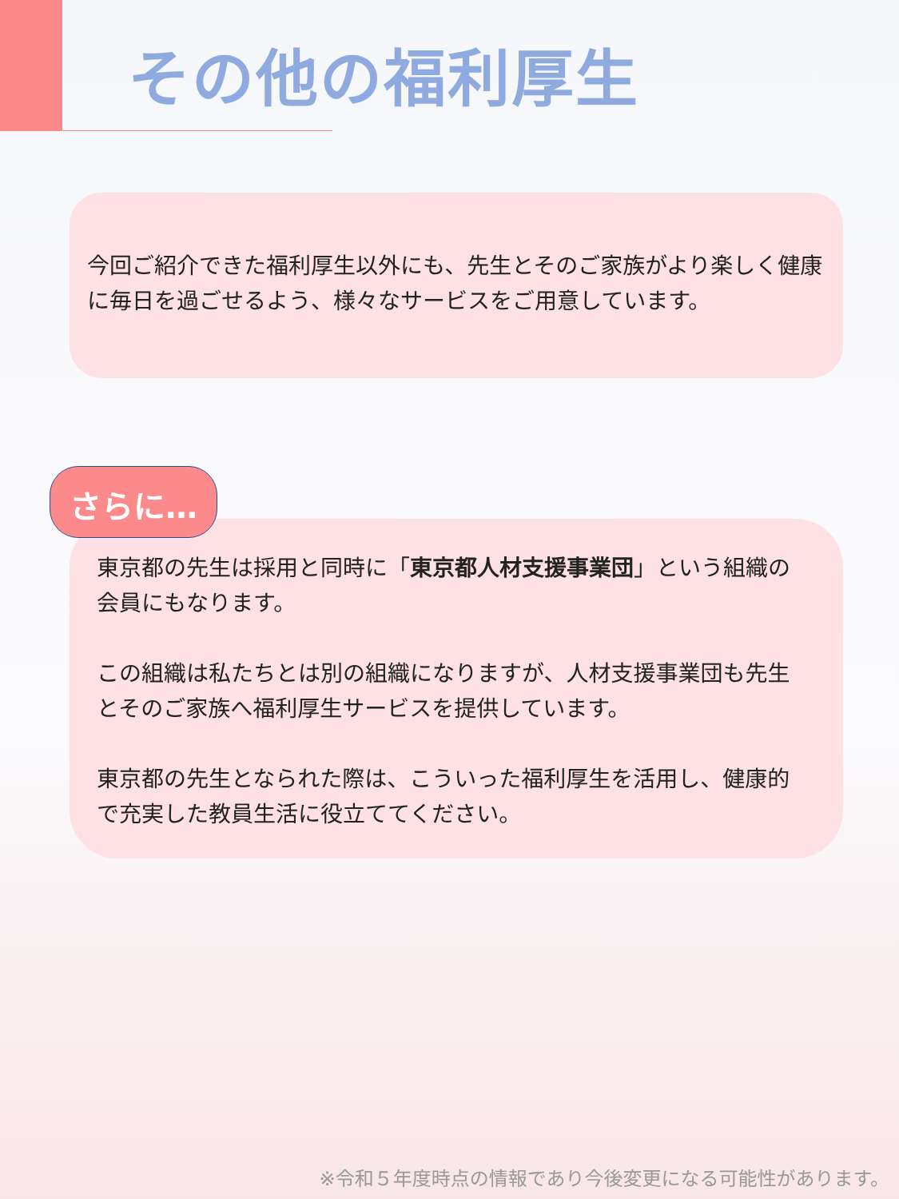その他の福利厚生
今回ご紹介できた福利厚生以外にも、先生とそのご家族がより楽しく健康に毎日を過ごせるよう、様々なサービスをご用意しています。
さらに…
東京都の先生は採用と同時に「東京都人材支援事業団」という組織の会員にもなります。
この組織は私たちとは別の組織になりますが、人材支援事業団も先生とそのご家族へ福利厚生サービスを提供しています。
東京都の先生となられた際は、こういった福利厚生を活用し、健康的で充実した教員生活に役立ててください。
※令和５年度時点の情報であり今後変更になる可能性があります。